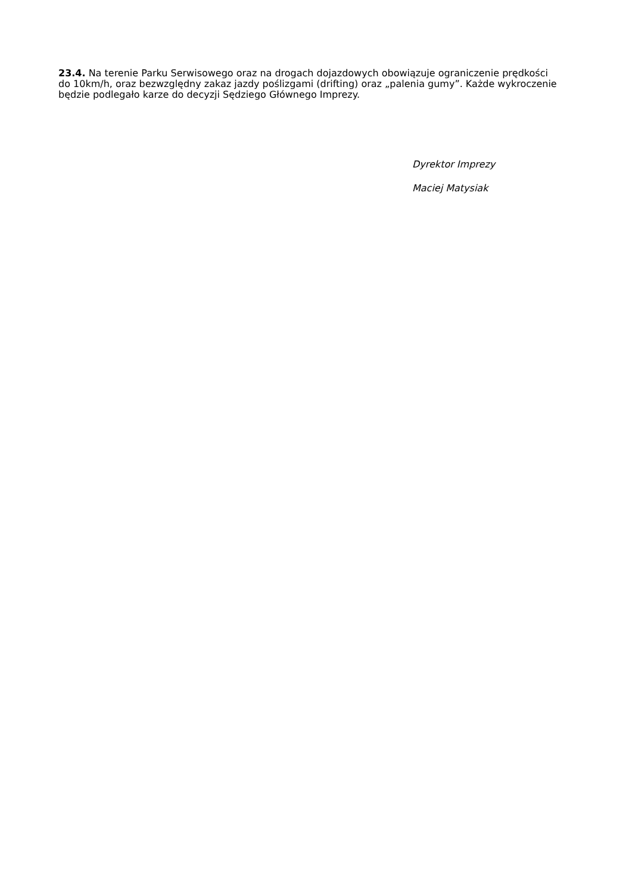23.4. Na terenie Parku Serwisowego oraz na drogach dojazdowych obowiązuje ograniczenie prędkości do 10km/h, oraz bezwzględny zakaz jazdy poślizgami (drifting) oraz „palenia gumy”. Każde wykroczenie będzie podlegało karze do decyzji Sędziego Głównego Imprezy.
Dyrektor Imprezy
Maciej Matysiak